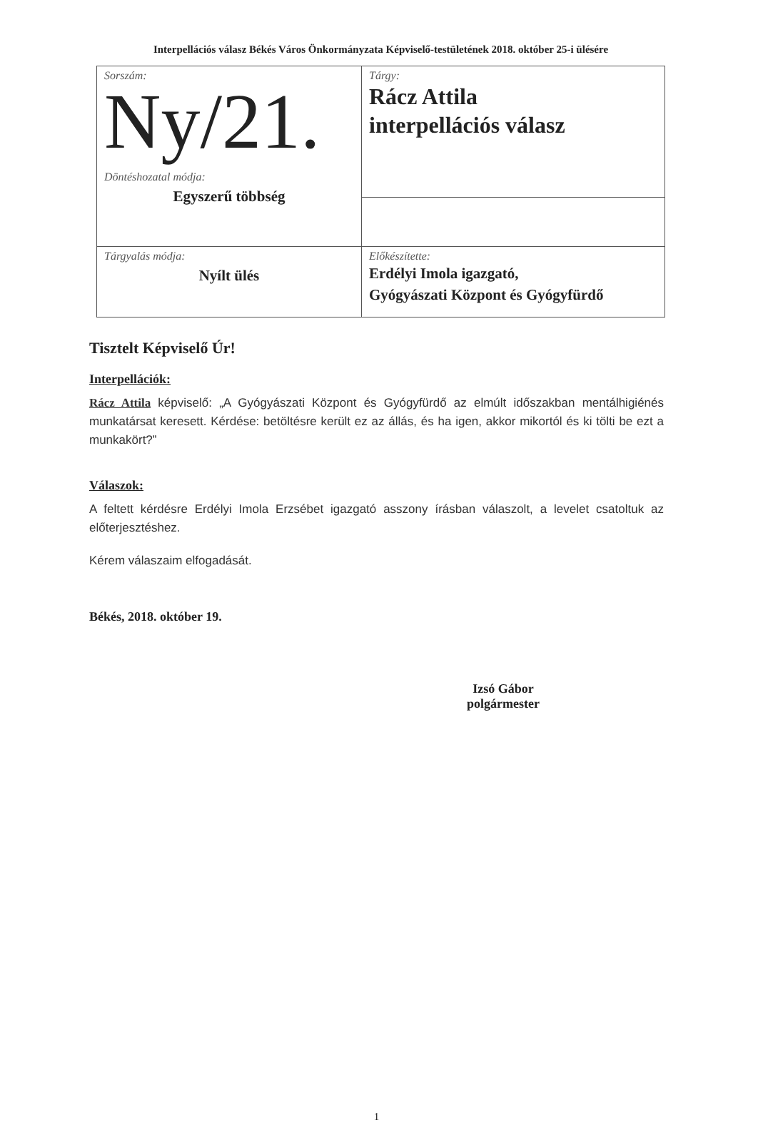Interpellációs válasz Békés Város Önkormányzata Képviselő-testületének 2018. október 25-i ülésére
| Sorszám: Ny/21. Döntéshozatal módja: Egyszerű többség | Tárgy: Rácz Attila interpellációs válasz |
| Tárgyalás módja: Nyílt ülés | Előkészítette: Erdélyi Imola igazgató, Gyógyászati Központ és Gyógyfürdő |
Tisztelt Képviselő Úr!
Interpellációk:
Rácz Attila képviselő: „A Gyógyászati Központ és Gyógyfürdő az elmúlt időszakban mentálhigiénés munkatársat keresett. Kérdése: betöltésre került ez az állás, és ha igen, akkor mikortól és ki tölti be ezt a munkakört?”
Válaszok:
A feltett kérdésre Erdélyi Imola Erzsébet igazgató asszony írásban válaszolt, a levelet csatoltuk az előterjesztéshez.
Kérem válaszaim elfogadását.
Békés, 2018. október 19.
Izsó Gábor
polgármester
1